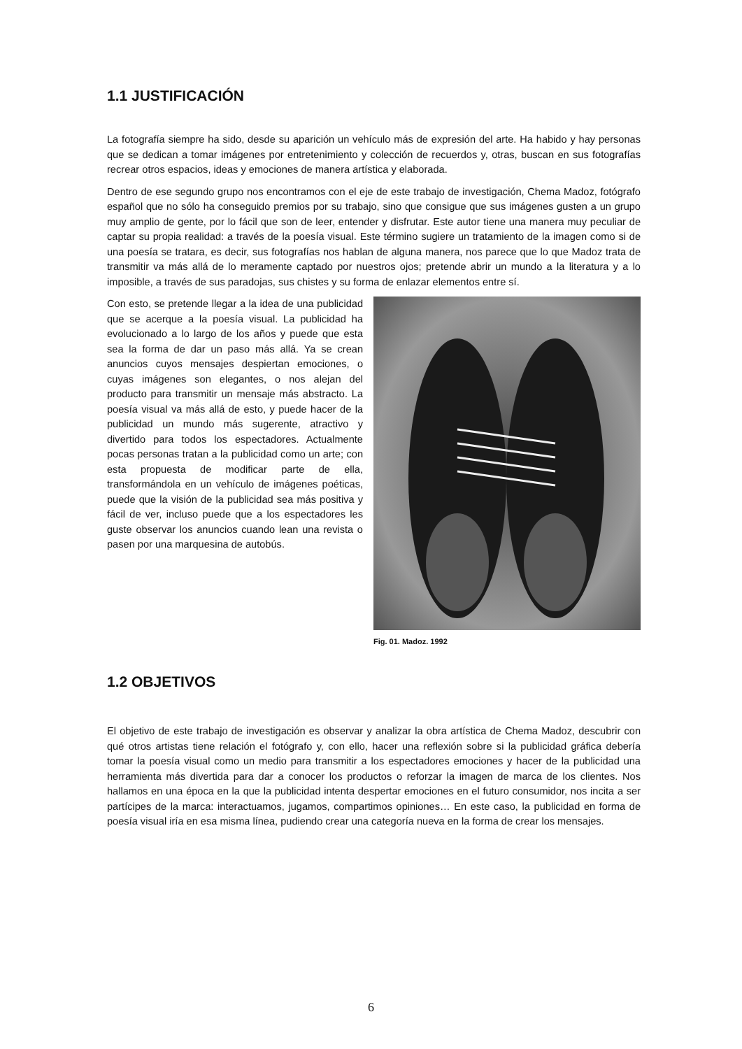1.1 JUSTIFICACIÓN
La fotografía siempre ha sido, desde su aparición un vehículo más de expresión del arte. Ha habido y hay personas que se dedican a tomar imágenes por entretenimiento y colección de recuerdos y, otras, buscan en sus fotografías recrear otros espacios, ideas y emociones de manera artística y elaborada.
Dentro de ese segundo grupo nos encontramos con el eje de este trabajo de investigación, Chema Madoz, fotógrafo español que no sólo ha conseguido premios por su trabajo, sino que consigue que sus imágenes gusten a un grupo muy amplio de gente, por lo fácil que son de leer, entender y disfrutar. Este autor tiene una manera muy peculiar de captar su propia realidad: a través de la poesía visual. Este término sugiere un tratamiento de la imagen como si de una poesía se tratara, es decir, sus fotografías nos hablan de alguna manera, nos parece que lo que Madoz trata de transmitir va más allá de lo meramente captado por nuestros ojos; pretende abrir un mundo a la literatura y a lo imposible, a través de sus paradojas, sus chistes y su forma de enlazar elementos entre sí.
Con esto, se pretende llegar a la idea de una publicidad que se acerque a la poesía visual. La publicidad ha evolucionado a lo largo de los años y puede que esta sea la forma de dar un paso más allá. Ya se crean anuncios cuyos mensajes despiertan emociones, o cuyas imágenes son elegantes, o nos alejan del producto para transmitir un mensaje más abstracto. La poesía visual va más allá de esto, y puede hacer de la publicidad un mundo más sugerente, atractivo y divertido para todos los espectadores. Actualmente pocas personas tratan a la publicidad como un arte; con esta propuesta de modificar parte de ella, transformándola en un vehículo de imágenes poéticas, puede que la visión de la publicidad sea más positiva y fácil de ver, incluso puede que a los espectadores les guste observar los anuncios cuando lean una revista o pasen por una marquesina de autobús.
Fig. 01. Madoz. 1992
1.2 OBJETIVOS
El objetivo de este trabajo de investigación es observar y analizar la obra artística de Chema Madoz, descubrir con qué otros artistas tiene relación el fotógrafo y, con ello, hacer una reflexión sobre si la publicidad gráfica debería tomar la poesía visual como un medio para transmitir a los espectadores emociones y hacer de la publicidad una herramienta más divertida para dar a conocer los productos o reforzar la imagen de marca de los clientes. Nos hallamos en una época en la que la publicidad intenta despertar emociones en el futuro consumidor, nos incita a ser partícipes de la marca: interactuamos, jugamos, compartimos opiniones… En este caso, la publicidad en forma de poesía visual iría en esa misma línea, pudiendo crear una categoría nueva en la forma de crear los mensajes.
6